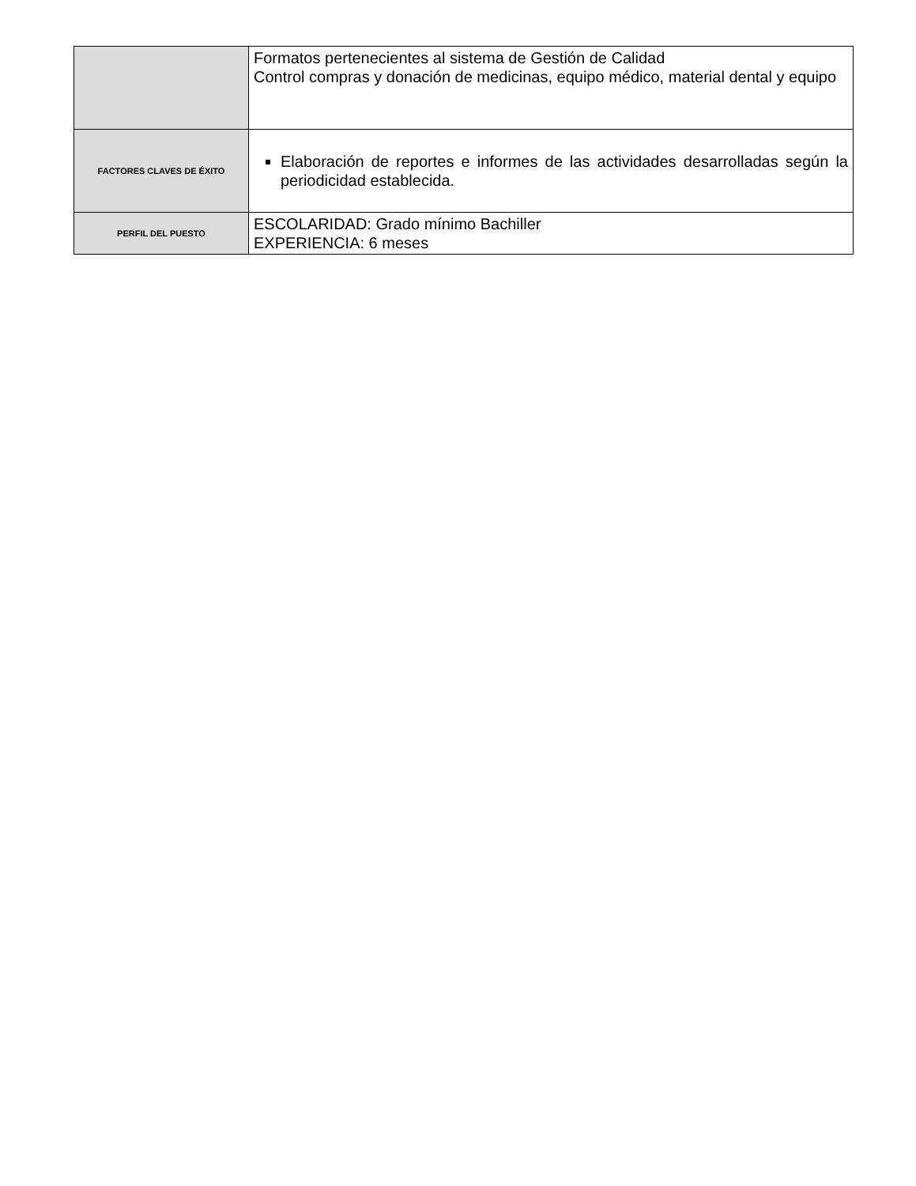| | Formatos pertenecientes al sistema de Gestión de Calidad Control compras y donación de medicinas, equipo médico, material dental y equipo |
| FACTORES CLAVES DE ÉXITO | Elaboración de reportes e informes de las actividades desarrolladas según la periodicidad establecida. |
| PERFIL DEL PUESTO | ESCOLARIDAD: Grado mínimo Bachiller EXPERIENCIA: 6 meses |